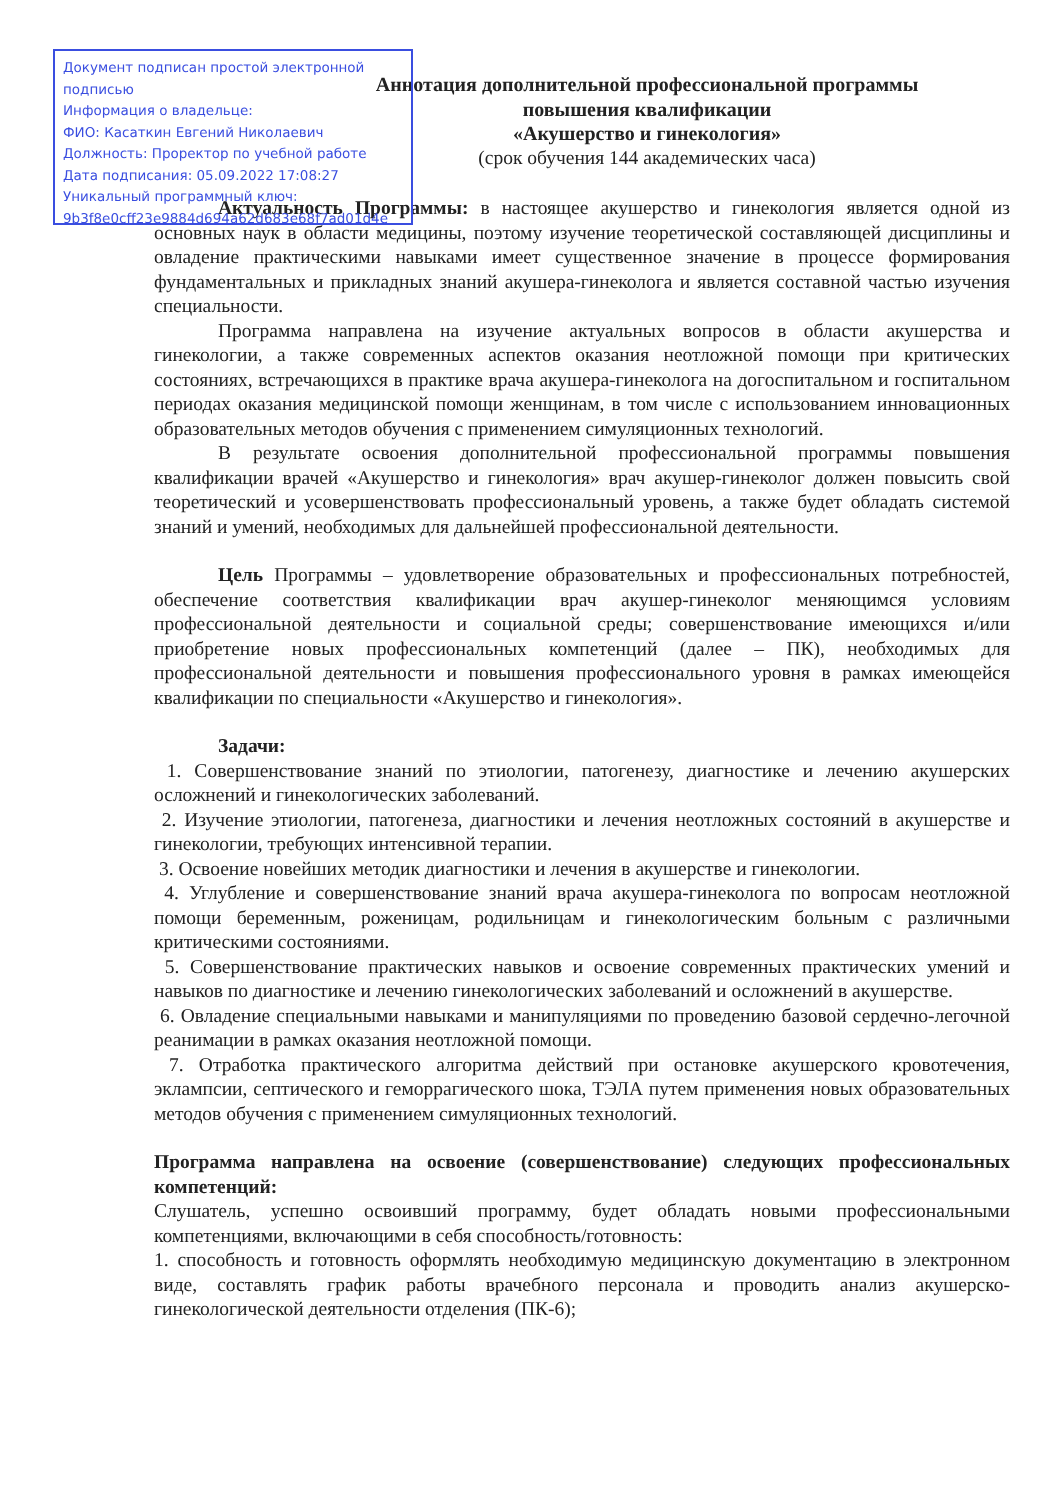Аннотация дополнительной профессиональной программы
повышения квалификации
«Акушерство и гинекология»
(срок обучения 144 академических часа)
Актуальность Программы: в настоящее акушерство и гинекология является одной из основных наук в области медицины, поэтому изучение теоретической составляющей дисциплины и овладение практическими навыками имеет существенное значение в процессе формирования фундаментальных и прикладных знаний акушера-гинеколога и является составной частью изучения специальности.
Программа направлена на изучение актуальных вопросов в области акушерства и гинекологии, а также современных аспектов оказания неотложной помощи при критических состояниях, встречающихся в практике врача акушера-гинеколога на догоспитальном и госпитальном периодах оказания медицинской помощи женщинам, в том числе с использованием инновационных образовательных методов обучения с применением симуляционных технологий.
В результате освоения дополнительной профессиональной программы повышения квалификации врачей «Акушерство и гинекология» врач акушер-гинеколог должен повысить свой теоретический и усовершенствовать профессиональный уровень, а также будет обладать системой знаний и умений, необходимых для дальнейшей профессиональной деятельности.
Цель Программы – удовлетворение образовательных и профессиональных потребностей, обеспечение соответствия квалификации врач акушер-гинеколог меняющимся условиям профессиональной деятельности и социальной среды; совершенствование имеющихся и/или приобретение новых профессиональных компетенций (далее – ПК), необходимых для профессиональной деятельности и повышения профессионального уровня в рамках имеющейся квалификации по специальности «Акушерство и гинекология».
Задачи:
1. Совершенствование знаний по этиологии, патогенезу, диагностике и лечению акушерских осложнений и гинекологических заболеваний.
2. Изучение этиологии, патогенеза, диагностики и лечения неотложных состояний в акушерстве и гинекологии, требующих интенсивной терапии.
3. Освоение новейших методик диагностики и лечения в акушерстве и гинекологии.
4. Углубление и совершенствование знаний врача акушера-гинеколога по вопросам неотложной помощи беременным, роженицам, родильницам и гинекологическим больным с различными критическими состояниями.
5. Совершенствование практических навыков и освоение современных практических умений и навыков по диагностике и лечению гинекологических заболеваний и осложнений в акушерстве.
6. Овладение специальными навыками и манипуляциями по проведению базовой сердечно-легочной реанимации в рамках оказания неотложной помощи.
7. Отработка практического алгоритма действий при остановке акушерского кровотечения, эклампсии, септического и геморрагического шока, ТЭЛА путем применения новых образовательных методов обучения с применением симуляционных технологий.
Программа направлена на освоение (совершенствование) следующих профессиональных компетенций:
Слушатель, успешно освоивший программу, будет обладать новыми профессиональными компетенциями, включающими в себя способность/готовность:
1. способность и готовность оформлять необходимую медицинскую документацию в электронном виде, составлять график работы врачебного персонала и проводить анализ акушерско-гинекологической деятельности отделения (ПК-6);
Документ подписан простой электронной подписью
Информация о владельце:
ФИО: Касаткин Евгений Николаевич
Должность: Проректор по учебной работе
Дата подписания: 05.09.2022 17:08:27
Уникальный программный ключ:
9b3f8e0cff23e9884d694a62d683e68f7ad01d4e